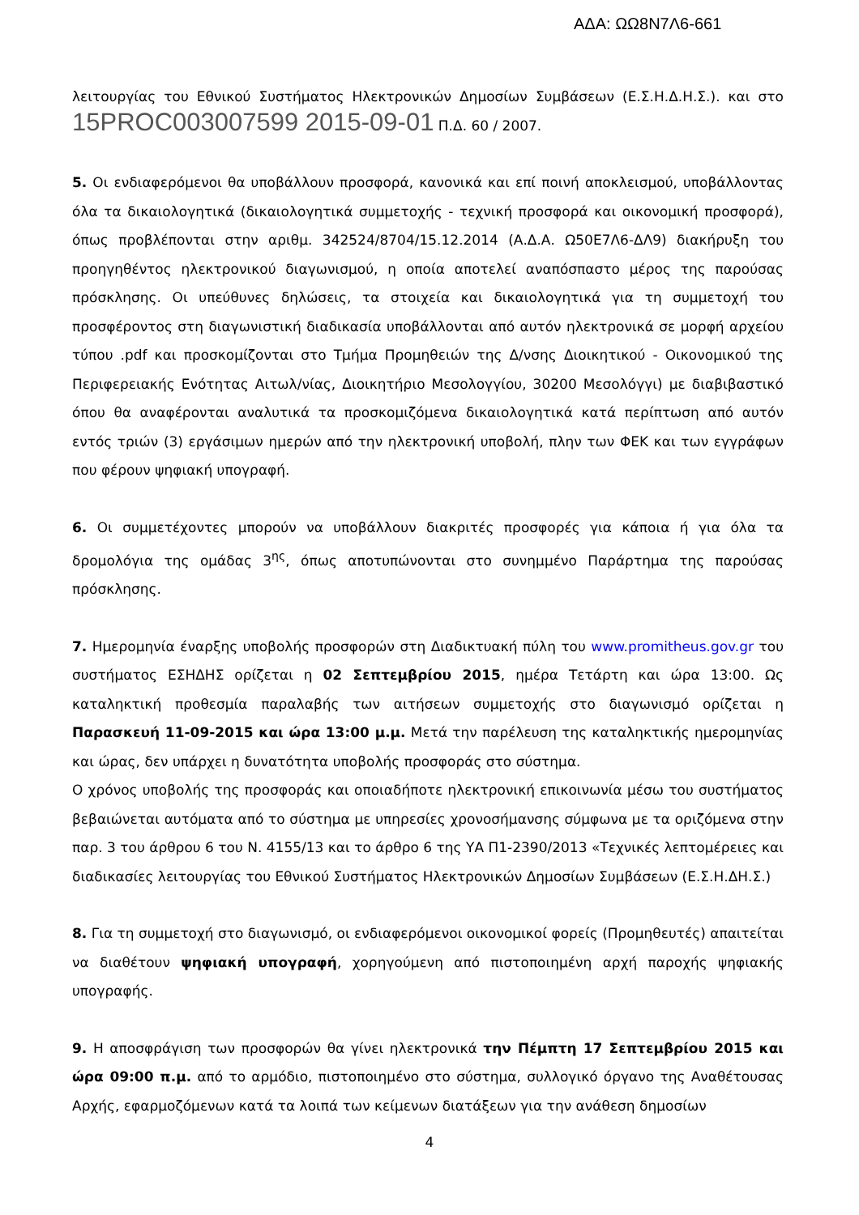ΑΔΑ: ΩΩ8Ν7Λ6-661
λειτουργίας του Εθνικού Συστήματος Ηλεκτρονικών Δημοσίων Συμβάσεων (Ε.Σ.Η.Δ.Η.Σ.). και στο 15PROC003007599 2015-09-01 Π.Δ. 60 / 2007.
5. Οι ενδιαφερόμενοι θα υποβάλλουν προσφορά, κανονικά και επί ποινή αποκλεισμού, υποβάλλοντας όλα τα δικαιολογητικά (δικαιολογητικά συμμετοχής - τεχνική προσφορά και οικονομική προσφορά), όπως προβλέπονται στην αριθμ. 342524/8704/15.12.2014 (Α.Δ.Α. Ω50Ε7Λ6-ΔΛ9) διακήρυξη του προηγηθέντος ηλεκτρονικού διαγωνισμού, η οποία αποτελεί αναπόσπαστο μέρος της παρούσας πρόσκλησης. Οι υπεύθυνες δηλώσεις, τα στοιχεία και δικαιολογητικά για τη συμμετοχή του προσφέροντος στη διαγωνιστική διαδικασία υποβάλλονται από αυτόν ηλεκτρονικά σε μορφή αρχείου τύπου .pdf και προσκομίζονται στο Τμήμα Προμηθειών της Δ/νσης Διοικητικού - Οικονομικού της Περιφερειακής Ενότητας Αιτωλ/νίας, Διοικητήριο Μεσολογγίου, 30200 Μεσολόγγι) με διαβιβαστικό όπου θα αναφέρονται αναλυτικά τα προσκομιζόμενα δικαιολογητικά κατά περίπτωση από αυτόν εντός τριών (3) εργάσιμων ημερών από την ηλεκτρονική υποβολή, πλην των ΦΕΚ και των εγγράφων που φέρουν ψηφιακή υπογραφή.
6. Οι συμμετέχοντες μπορούν να υποβάλλουν διακριτές προσφορές για κάποια ή για όλα τα δρομολόγια της ομάδας 3<sup>ης</sup>, όπως αποτυπώνονται στο συνημμένο Παράρτημα της παρούσας πρόσκλησης.
7. Ημερομηνία έναρξης υποβολής προσφορών στη Διαδικτυακή πύλη του www.promitheus.gov.gr του συστήματος ΕΣΗΔΗΣ ορίζεται η 02 Σεπτεμβρίου 2015, ημέρα Τετάρτη και ώρα 13:00. Ως καταληκτική προθεσμία παραλαβής των αιτήσεων συμμετοχής στο διαγωνισμό ορίζεται η Παρασκευή 11-09-2015 και ώρα 13:00 μ.μ. Μετά την παρέλευση της καταληκτικής ημερομηνίας και ώρας, δεν υπάρχει η δυνατότητα υποβολής προσφοράς στο σύστημα.
Ο χρόνος υποβολής της προσφοράς και οποιαδήποτε ηλεκτρονική επικοινωνία μέσω του συστήματος βεβαιώνεται αυτόματα από το σύστημα με υπηρεσίες χρονοσήμανσης σύμφωνα με τα οριζόμενα στην παρ. 3 του άρθρου 6 του Ν. 4155/13 και το άρθρο 6 της ΥΑ Π1-2390/2013 «Τεχνικές λεπτομέρειες και διαδικασίες λειτουργίας του Εθνικού Συστήματος Ηλεκτρονικών Δημοσίων Συμβάσεων (Ε.Σ.Η.ΔΗ.Σ.)
8. Για τη συμμετοχή στο διαγωνισμό, οι ενδιαφερόμενοι οικονομικοί φορείς (Προμηθευτές) απαιτείται να διαθέτουν ψηφιακή υπογραφή, χορηγούμενη από πιστοποιημένη αρχή παροχής ψηφιακής υπογραφής.
9. Η αποσφράγιση των προσφορών θα γίνει ηλεκτρονικά την Πέμπτη 17 Σεπτεμβρίου 2015 και ώρα 09:00 π.μ. από το αρμόδιο, πιστοποιημένο στο σύστημα, συλλογικό όργανο της Αναθέτουσας Αρχής, εφαρμοζόμενων κατά τα λοιπά των κείμενων διατάξεων για την ανάθεση δημοσίων
4